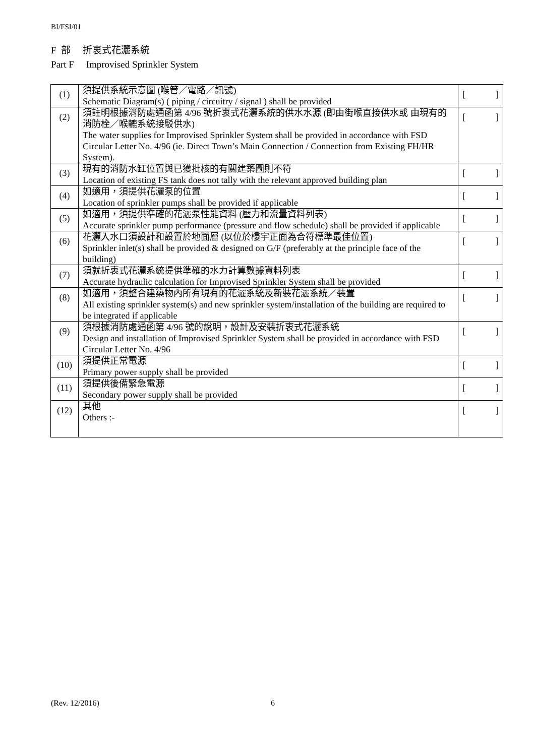BI/FSI/01
F 部 折衷式花灑系統
Part F Improvised Sprinkler System
| (1) | 須提供系統示意圖 (喉管／電路／訊號) Schematic Diagram(s) ( piping / circuitry / signal ) shall be provided | [ ] |
| (2) | 須註明根據消防處通函第 4/96 號折衷式花灑系統的供水水源 (即由街喉直接供水或 由現有的消防栓／喉轆系統接駁供水) The water supplies for Improvised Sprinkler System shall be provided in accordance with FSD Circular Letter No. 4/96 (ie. Direct Town’s Main Connection / Connection from Existing FH/HR System). | [ ] |
| (3) | 現有的消防水缸位置與已獲批核的有關建築圖則不符 Location of existing FS tank does not tally with the relevant approved building plan | [ ] |
| (4) | 如適用，須提供花灑泵的位置 Location of sprinkler pumps shall be provided if applicable | [ ] |
| (5) | 如適用，須提供準確的花灑泵性能資料 (壓力和流量資料列表) Accurate sprinkler pump performance (pressure and flow schedule) shall be provided if applicable | [ ] |
| (6) | 花灑入水口須設計和設置於地面層 (以位於樓宇正面為合符標準最佳位置) Sprinkler inlet(s) shall be provided & designed on G/F (preferably at the principle face of the building) | [ ] |
| (7) | 須就折衷式花灑系統提供準確的水力計算數據資料列表 Accurate hydraulic calculation for Improvised Sprinkler System shall be provided | [ ] |
| (8) | 如適用，須整合建築物內所有現有的花灑系統及新裝花灑系統／裝置 All existing sprinkler system(s) and new sprinkler system/installation of the building are required to be integrated if applicable | [ ] |
| (9) | 須根據消防處通函第 4/96 號的說明，設計及安裝折衷式花灑系統 Design and installation of Improvised Sprinkler System shall be provided in accordance with FSD Circular Letter No. 4/96 | [ ] |
| (10) | 須提供正常電源 Primary power supply shall be provided | [ ] |
| (11) | 須提供後備緊急電源 Secondary power supply shall be provided | [ ] |
| (12) | 其他 Others :- | [ ] |
(Rev. 12/2016) 6